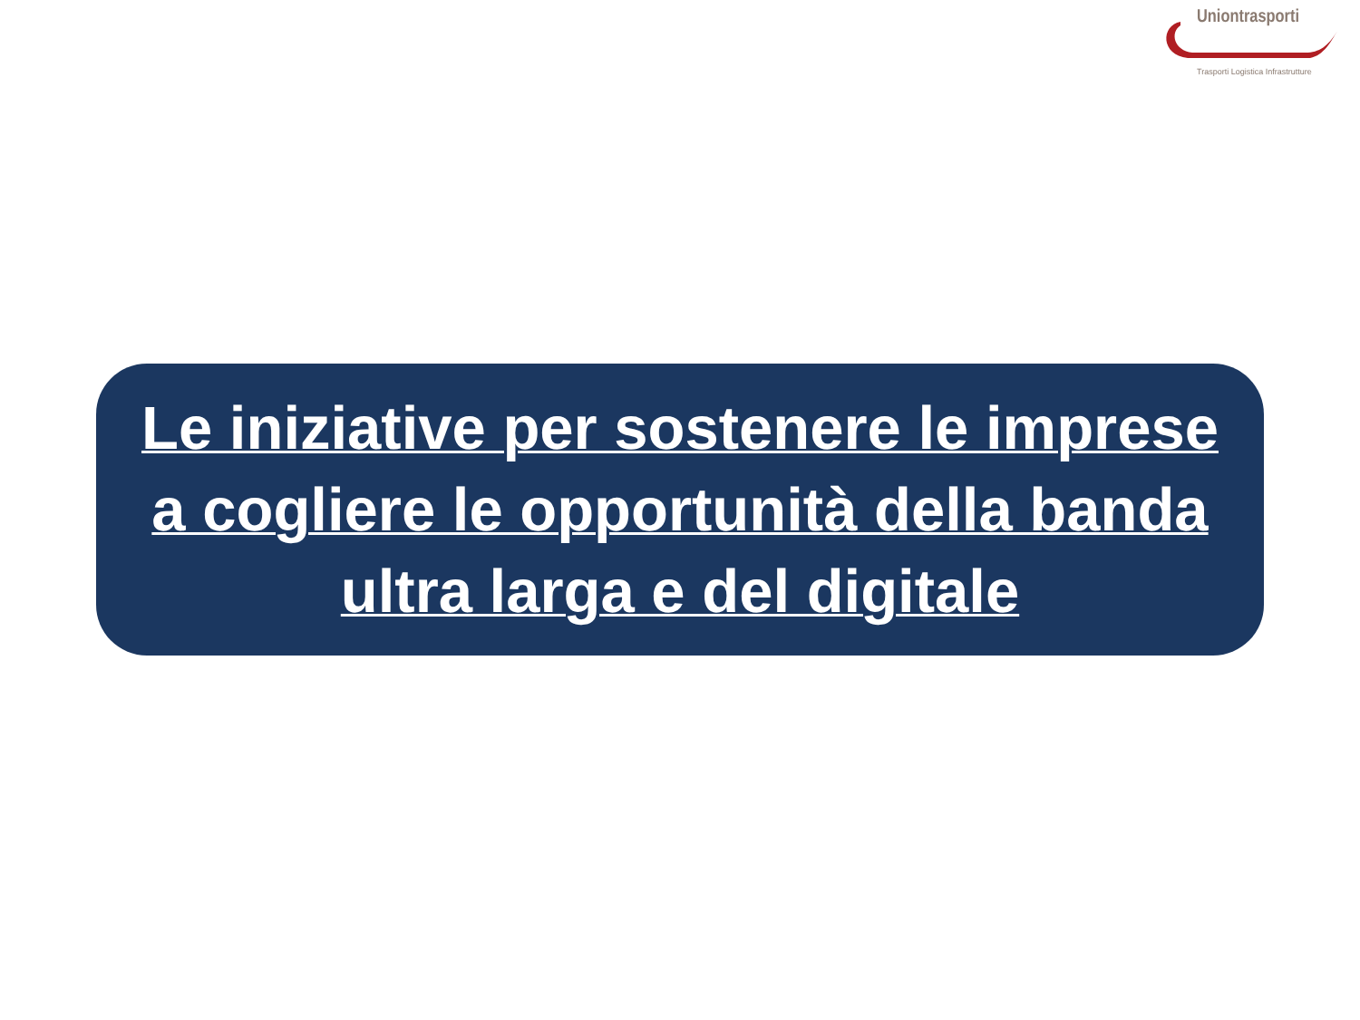Uniontrasporti
Trasporti Logistica Infrastrutture
Le iniziative per sostenere le imprese
a cogliere le opportunità della banda
ultra larga e del digitale